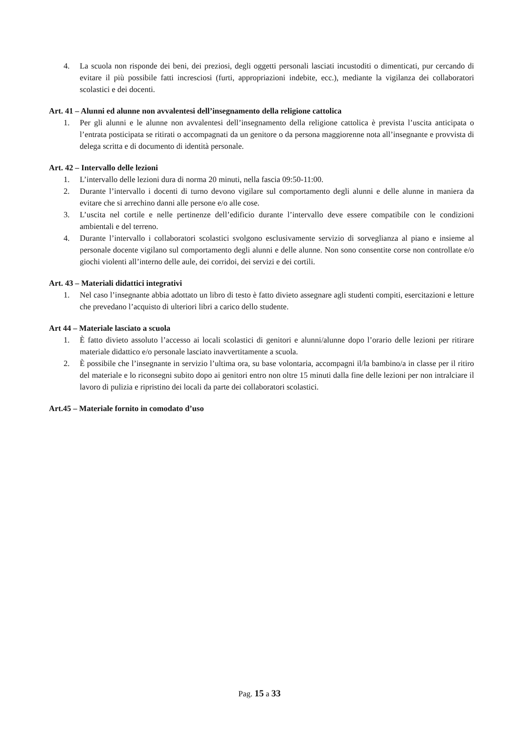4. La scuola non risponde dei beni, dei preziosi, degli oggetti personali lasciati incustoditi o dimenticati, pur cercando di evitare il più possibile fatti incresciosi (furti, appropriazioni indebite, ecc.), mediante la vigilanza dei collaboratori scolastici e dei docenti.
Art. 41 – Alunni ed alunne non avvalentesi dell’insegnamento della religione cattolica
1. Per gli alunni e le alunne non avvalentesi dell’insegnamento della religione cattolica è prevista l’uscita anticipata o l’entrata posticipata se ritirati o accompagnati da un genitore o da persona maggiorenne nota all’insegnante e provvista di delega scritta e di documento di identità personale.
Art. 42 – Intervallo delle lezioni
1. L’intervallo delle lezioni dura di norma 20 minuti, nella fascia 09:50-11:00.
2. Durante l’intervallo i docenti di turno devono vigilare sul comportamento degli alunni e delle alunne in maniera da evitare che si arrechino danni alle persone e/o alle cose.
3. L’uscita nel cortile e nelle pertinenze dell’edificio durante l’intervallo deve essere compatibile con le condizioni ambientali e del terreno.
4. Durante l’intervallo i collaboratori scolastici svolgono esclusivamente servizio di sorveglianza al piano e insieme al personale docente vigilano sul comportamento degli alunni e delle alunne. Non sono consentite corse non controllate e/o giochi violenti all’interno delle aule, dei corridoi, dei servizi e dei cortili.
Art. 43 – Materiali didattici integrativi
1. Nel caso l’insegnante abbia adottato un libro di testo è fatto divieto assegnare agli studenti compiti, esercitazioni e letture che prevedano l’acquisto di ulteriori libri a carico dello studente.
Art 44 – Materiale lasciato a scuola
1. È fatto divieto assoluto l’accesso ai locali scolastici di genitori e alunni/alunne dopo l’orario delle lezioni per ritirare materiale didattico e/o personale lasciato inavvertitamente a scuola.
2. È possibile che l’insegnante in servizio l’ultima ora, su base volontaria, accompagni il/la bambino/a in classe per il ritiro del materiale e lo riconsegni subito dopo ai genitori entro non oltre 15 minuti dalla fine delle lezioni per non intralciare il lavoro di pulizia e ripristino dei locali da parte dei collaboratori scolastici.
Art.45 – Materiale fornito in comodato d’uso
Pag. 15 a 33